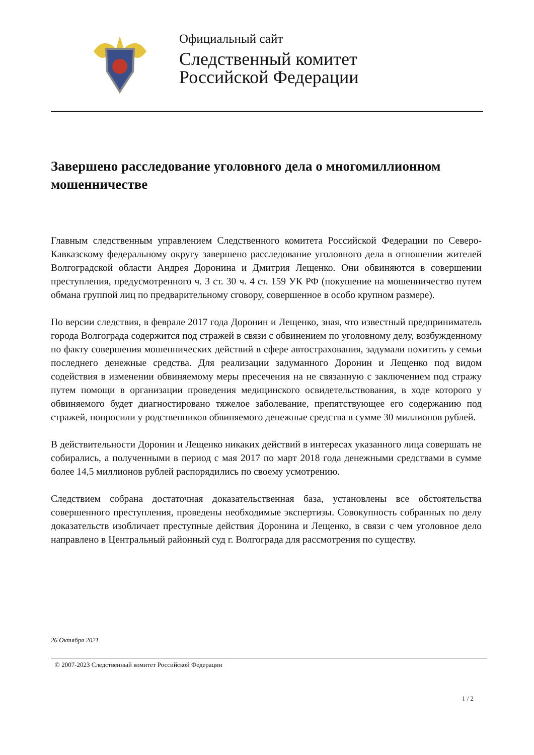Официальный сайт
Следственный комитет
Российской Федерации
Завершено расследование уголовного дела о многомиллионном мошенничестве
Главным следственным управлением Следственного комитета Российской Федерации по Северо-Кавказскому федеральному округу завершено расследование уголовного дела в отношении жителей Волгоградской области Андрея Доронина и Дмитрия Лещенко. Они обвиняются в совершении преступления, предусмотренного ч. 3 ст. 30 ч. 4 ст. 159 УК РФ (покушение на мошенничество путем обмана группой лиц по предварительному сговору, совершенное в особо крупном размере).
По версии следствия, в феврале 2017 года Доронин и Лещенко, зная, что известный предприниматель города Волгограда содержится под стражей в связи с обвинением по уголовному делу, возбужденному по факту совершения мошеннических действий в сфере автострахования, задумали похитить у семьи последнего денежные средства. Для реализации задуманного Доронин и Лещенко под видом содействия в изменении обвиняемому меры пресечения на не связанную с заключением под стражу путем помощи в организации проведения медицинского освидетельствования, в ходе которого у обвиняемого будет диагностировано тяжелое заболевание, препятствующее его содержанию под стражей, попросили у родственников обвиняемого денежные средства в сумме 30 миллионов рублей.
В действительности Доронин и Лещенко никаких действий в интересах указанного лица совершать не собирались, а полученными в период с мая 2017 по март 2018 года денежными средствами в сумме более 14,5 миллионов рублей распорядились по своему усмотрению.
Следствием собрана достаточная доказательственная база, установлены все обстоятельства совершенного преступления, проведены необходимые экспертизы. Совокупность собранных по делу доказательств изобличает преступные действия Доронина и Лещенко, в связи с чем уголовное дело направлено в Центральный районный суд г. Волгограда для рассмотрения по существу.
26 Октября 2021
© 2007-2023 Следственный комитет Российской Федерации
1 / 2